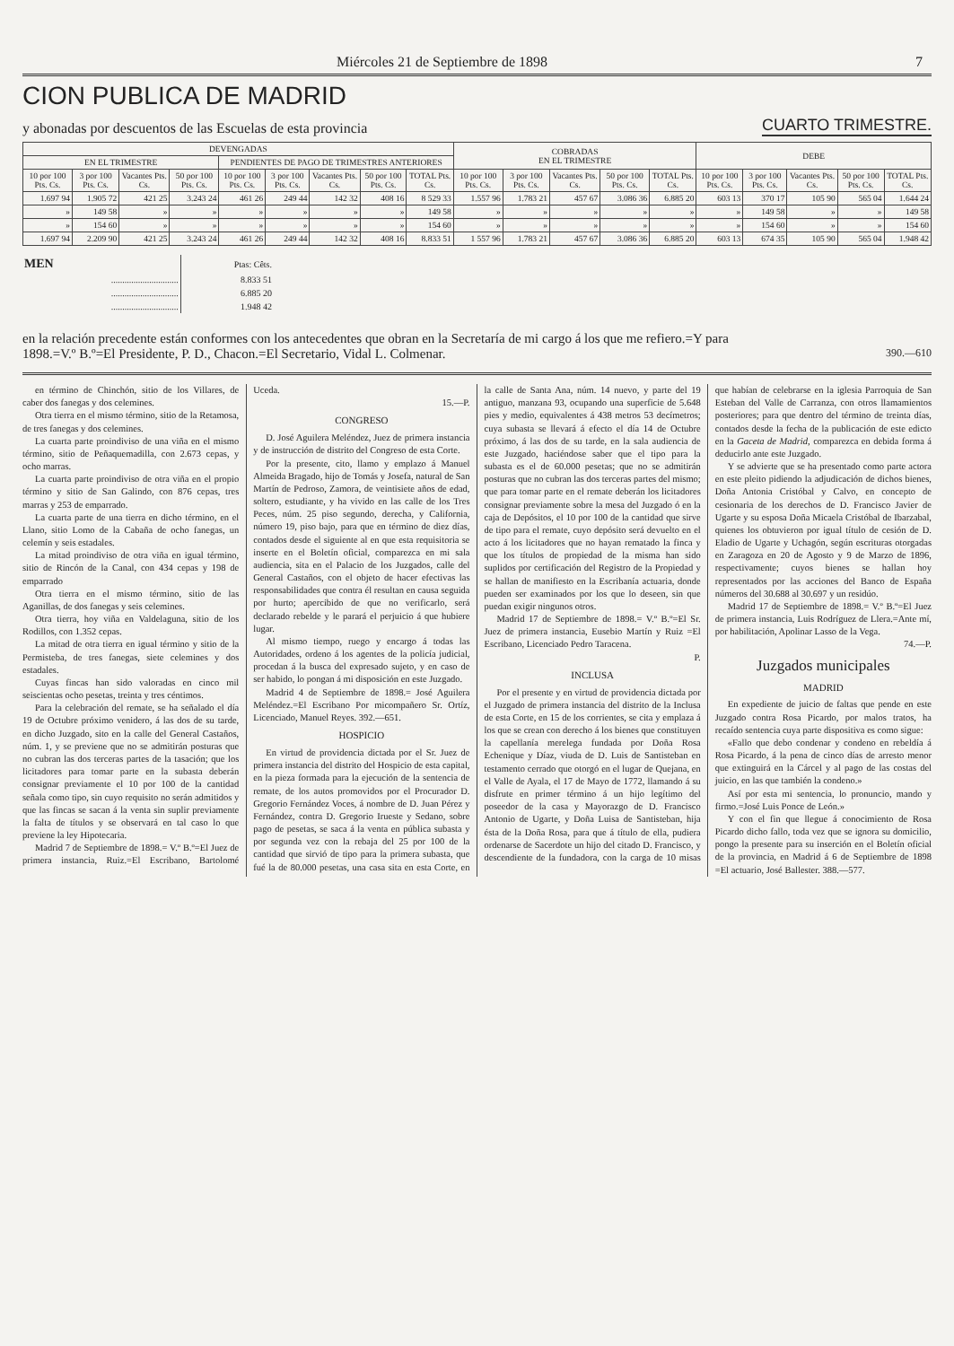Miércoles 21 de Septiembre de 1898 7
CION PUBLICA DE MADRID
y abonadas por descuentos de las Escuelas de esta provincia CUARTO TRIMESTRE.
| DEVENGADAS | | | | | | | | | COBRADAS EN EL TRIMESTRE | | | | | DEBE | | | | |
| --- | --- | --- | --- | --- | --- | --- | --- | --- | --- | --- | --- | --- | --- | --- | --- | --- | --- | --- |
| EN EL TRIMESTRE | | | | PENDIENTES DE PAGO DE TRIMESTRES ANTERIORES | | | | | | | | | | | | | | |
| 10 por 100 Pts. Cs. | 3 por 100 Pts. Cs. | Vacantes Pts. Cs. | 50 por 100 Pts. Cs. | 10 por 100 Pts. Cs. | 3 por 100 Pts. Cs. | Vacantes Pts. Cs. | 50 por 100 Pts. Cs. | TOTAL Pts. Cs. | 10 por 100 Pts. Cs. | 3 por 100 Pts. Cs. | Vacantes Pts. Cs. | 50 por 100 Pts. Cs. | TOTAL Pts. Cs. | 10 por 100 Pts. Cs. | 3 por 100 Pts. Cs. | Vacantes Pts. Cs. | 50 por 100 Pts. Cs. | TOTAL Pts. Cs. |
| 1.697 94 | 1.905 72 | 421 25 | 3.243 24 | 461 26 | 249 44 | 142 32 | 408 16 | 8 529 33 | 1.557 96 | 1.783 21 | 457 67 | 3.086 36 | 6.885 20 | 603 13 | 370 17 | 105 90 | 565 04 | 1.644 24 |
| » | 149 58 | » | » | » | » | » | » | 149 58 | » | » | » | » | » | » | 149 58 | » | » | 149 58 |
| » | 154 60 | » | » | » | » | » | » | 154 60 | » | » | » | » | » | » | 154 60 | » | » | 154 60 |
| 1.697 94 | 2.209 90 | 421 25 | 3.243 24 | 461 26 | 249 44 | 142 32 | 408 16 | 8.833 51 | 1 557 96 | 1.783 21 | 457 67 | 3.086 36 | 6.885 20 | 603 13 | 674 35 | 105 90 | 565 04 | 1.948 42 |
| MEN | Ptas: Cêts. |
| .............................. | 8.833 51 |
| .............................. | 6.885 20 |
| .............................. | 1.948 42 |
en la relación precedente están conformes con los antecedentes que obran en la Secretaría de mi cargo á los que me refiero.=Y para
1898.=V.º B.º=El Presidente, P. D., Chacon.=El Secretario, Vidal L. Colmenar. 390.—610
en término de Chinchón, sitio de los Villares, de caber dos fanegas y dos celemines.
Otra tierra en el mismo término, sitio de la Retamosa, de tres fanegas y dos celemines.
La cuarta parte proindiviso de una viña en el mismo término, sitio de Peñaquemadilla, con 2.673 cepas, y ocho marras.
La cuarta parte proindiviso de otra viña en el propio término y sitio de San Galindo, con 876 cepas, tres marras y 253 de emparrado.
La cuarta parte de una tierra en dicho término, en el Llano, sitio Lomo de la Cabaña de ocho fanegas, un celemín y seis estadales.
La mitad proindiviso de otra viña en igual término, sitio de Rincón de la Canal, con 434 cepas y 198 de emparrado
Otra tierra en el mismo término, sitio de las Aganillas, de dos fanegas y seis celemines.
Otra tierra, hoy viña en Valdelaguna, sitio de los Rodillos, con 1.352 cepas.
La mitad de otra tierra en igual término y sitio de la Permisteba, de tres fanegas, siete celemines y dos estadales.
Cuyas fincas han sido valoradas en cinco mil seiscientas ocho pesetas, treinta y tres céntimos.
Para la celebración del remate, se ha señalado el día 19 de Octubre próximo venidero, á las dos de su tarde, en dicho Juzgado, sito en la calle del General Castaños, núm. 1, y se previene que no se admitirán posturas que no cubran las dos terceras partes de la tasación; que los licitadores para tomar parte en la subasta deberán consignar previamente el 10 por 100 de la cantidad señala como tipo, sin cuyo requisito no serán admitidos y que las fincas se sacan á la venta sin suplir previamente la falta de títulos y se observará en tal caso lo que previene la ley Hipotecaria.
Madrid 7 de Septiembre de 1898.= V.º B.º=El Juez de primera instancia, Ruiz.=El Escribano, Bartolomé Uceda.
15.—P.
CONGRESO
D. José Aguilera Meléndez, Juez de primera instancia y de instrucción de distrito del Congreso de esta Corte.
Por la presente, cito, llamo y emplazo á Manuel Almeida Bragado, hijo de Tomás y Josefa, natural de San Martín de Pedroso, Zamora, de veintisiete años de edad, soltero, estudiante, y ha vivido en las calle de los Tres Peces, núm. 25 piso segundo, derecha, y California, número 19, piso bajo, para que en término de diez días, contados desde el siguiente al en que esta requisitoria se inserte en el Boletín oficial, comparezca en mi sala audiencia, sita en el Palacio de los Juzgados, calle del General Castaños, con el objeto de hacer efectivas las responsabilidades que contra él resultan en causa seguida por hurto; apercibido de que no verificarlo, será declarado rebelde y le parará el perjuicio á que hubiere lugar.
Al mismo tiempo, ruego y encargo á todas las Autoridades, ordeno á los agentes de la policía judicial, procedan á la busca del expresado sujeto, y en caso de ser habido, lo pongan á mi disposición en este Juzgado.
Madrid 4 de Septiembre de 1898.= José Aguilera Meléndez.=El Escribano Por micompañero Sr. Ortíz, Licenciado, Manuel Reyes. 392.—651.
HOSPICIO
En virtud de providencia dictada por el Sr. Juez de primera instancia del distrito del Hospicio de esta capital, en la pieza formada para la ejecución de la sentencia de remate, de los autos promovidos por el Procurador D. Gregorio Fernández Voces, á nombre de D. Juan Pérez y Fernández, contra D. Gregorio Irueste y Sedano, sobre pago de pesetas, se saca á la venta en pública subasta y por segunda vez con la rebaja del 25 por 100 de la cantidad que sirvió de tipo para la primera subasta, que fué la de 80.000 pesetas, una casa sita en esta Corte, en la calle de Santa Ana, núm. 14 nuevo, y parte del 19 antiguo, manzana 93, ocupando una superficie de 5.648 pies y medio, equivalentes á 438 metros 53 decímetros; cuya subasta se llevará á efecto el día 14 de Octubre próximo, á las dos de su tarde, en la sala audiencia de este Juzgado, haciéndose saber que el tipo para la subasta es el de 60.000 pesetas; que no se admitirán posturas que no cubran las dos terceras partes del mismo; que para tomar parte en el remate deberán los licitadores consignar previamente sobre la mesa del Juzgado ó en la caja de Depósitos, el 10 por 100 de la cantidad que sirve de tipo para el remate, cuyo depósito será devuelto en el acto á los licitadores que no hayan rematado la finca y que los títulos de propiedad de la misma han sido suplidos por certificación del Registro de la Propiedad y se hallan de manifiesto en la Escribanía actuaria, donde pueden ser examinados por los que lo deseen, sin que puedan exigir ningunos otros.
Madrid 17 de Septiembre de 1898.= V.º B.º=El Sr. Juez de primera instancia, Eusebio Martín y Ruiz =El Escribano, Licenciado Pedro Taracena.
P.
INCLUSA
Por el presente y en virtud de providencia dictada por el Juzgado de primera instancia del distrito de la Inclusa de esta Corte, en 15 de los corrientes, se cita y emplaza á los que se crean con derecho á los bienes que constituyen la capellanía merelega fundada por Doña Rosa Echenique y Díaz, viuda de D. Luis de Santisteban en testamento cerrado que otorgó en el lugar de Quejana, en el Valle de Ayala, el 17 de Mayo de 1772, llamando á su disfrute en primer término á un hijo legítimo del poseedor de la casa y Mayorazgo de D. Francisco Antonio de Ugarte, y Doña Luisa de Santisteban, hija ésta de la Doña Rosa, para que á título de ella, pudiera ordenarse de Sacerdote un hijo del citado D. Francisco, y descendiente de la fundadora, con la carga de 10 misas que habían de celebrarse en la iglesia Parroquia de San Esteban del Valle de Carranza, con otros llamamientos posteriores; para que dentro del término de treinta días, contados desde la fecha de la publicación de este edicto en la Gaceta de Madrid, comparezca en debida forma á deducirlo ante este Juzgado.
Y se advierte que se ha presentado como parte actora en este pleito pidiendo la adjudicación de dichos bienes, Doña Antonia Cristóbal y Calvo, en concepto de cesionaria de los derechos de D. Francisco Javier de Ugarte y su esposa Doña Micaela Cristóbal de Ibarzabal, quienes los obtuvieron por igual título de cesión de D. Eladio de Ugarte y Uchagón, según escrituras otorgadas en Zaragoza en 20 de Agosto y 9 de Marzo de 1896, respectivamente; cuyos bienes se hallan hoy representados por las acciones del Banco de España números del 30.688 al 30.697 y un residúo.
Madrid 17 de Septiembre de 1898.= V.º B.º=El Juez de primera instancia, Luis Rodríguez de Llera.=Ante mí, por habilitación, Apolinar Lasso de la Vega.
74.—P.
Juzgados municipales
MADRID
En expediente de juicio de faltas que pende en este Juzgado contra Rosa Picardo, por malos tratos, ha recaído sentencia cuya parte dispositiva es como sigue:
«Fallo que debo condenar y condeno en rebeldía á Rosa Picardo, á la pena de cinco días de arresto menor que extinguirá en la Cárcel y al pago de las costas del juicio, en las que también la condeno.»
Así por esta mi sentencia, lo pronuncio, mando y firmo.=José Luis Ponce de León.»
Y con el fin que llegue á conocimiento de Rosa Picardo dicho fallo, toda vez que se ignora su domicilio, pongo la presente para su inserción en el Boletín oficial de la provincia, en Madrid á 6 de Septiembre de 1898 =El actuario, José Ballester. 388.—577.